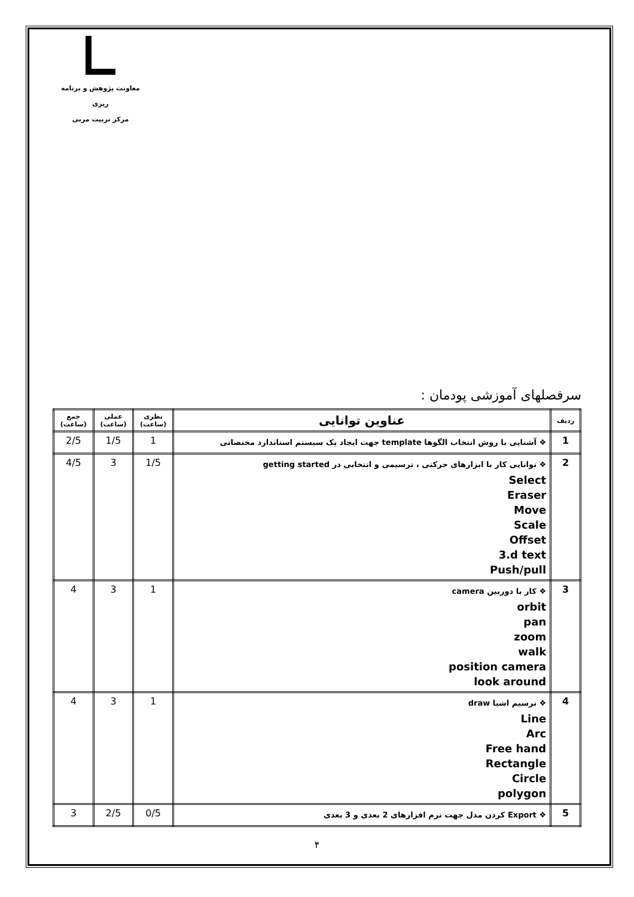معاونت پژوهش و برنامه ریزی
مرکز تربیت مربی
سرفصلهای آموزشی پودمان :
| ردیف | عناوین توانایی | نظری (ساعت) | عملی (ساعت) | جمع (ساعت) |
| --- | --- | --- | --- | --- |
| 1 | ❖ آشنایی با روش انتخاب الگوها template جهت ایجاد یک سیستم استاندارد مختصاتی | 1 | 1/5 | 2/5 |
| 2 | ❖ توانایی کار با ابزارهای حرکتی ، ترسیمی و انتخابی در getting started Select Eraser Move Scale Offset 3.d text Push/pull | 1/5 | 3 | 4/5 |
| 3 | ❖ کار با دوربین camera orbit pan zoom walk position camera look around | 1 | 3 | 4 |
| 4 | ❖ ترسیم اشیا draw Line Arc Free hand Rectangle Circle polygon | 1 | 3 | 4 |
| 5 | ❖ Export کردن مدل جهت نرم افزارهای 2 بعدی و 3 بعدی | 0/5 | 2/5 | 3 |
۴